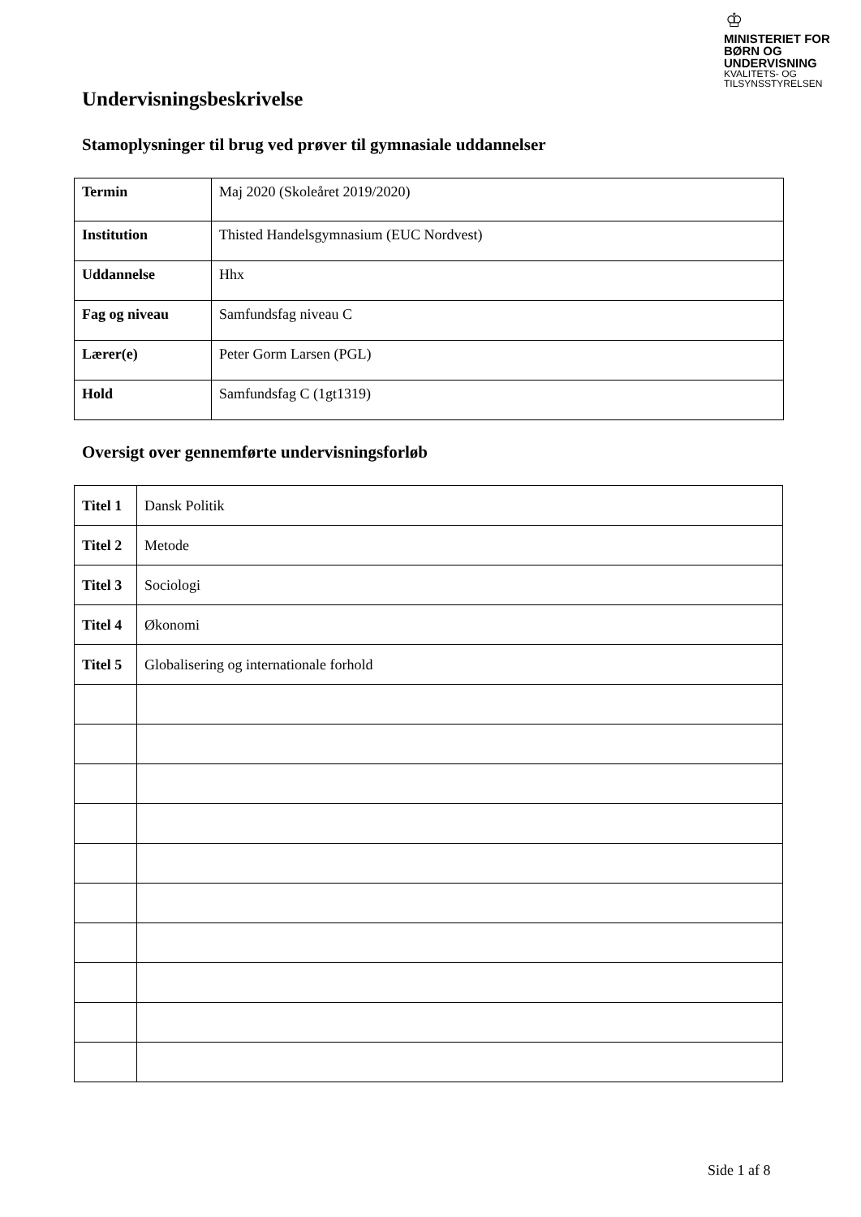♔
MINISTERIET FOR
BØRN OG
UNDERVISNING
KVALITETS- OG
TILSYNSSTYRELSEN
Undervisningsbeskrivelse
Stamoplysninger til brug ved prøver til gymnasiale uddannelser
| Termin | Maj 2020 (Skoleåret 2019/2020) |
| Institution | Thisted Handelsgymnasium (EUC Nordvest) |
| Uddannelse | Hhx |
| Fag og niveau | Samfundsfag niveau C |
| Lærer(e) | Peter Gorm Larsen (PGL) |
| Hold | Samfundsfag C (1gt1319) |
Oversigt over gennemførte undervisningsforløb
| Titel 1 | Dansk Politik |
| Titel 2 | Metode |
| Titel 3 | Sociologi |
| Titel 4 | Økonomi |
| Titel 5 | Globalisering og internationale forhold |
Side 1 af 8